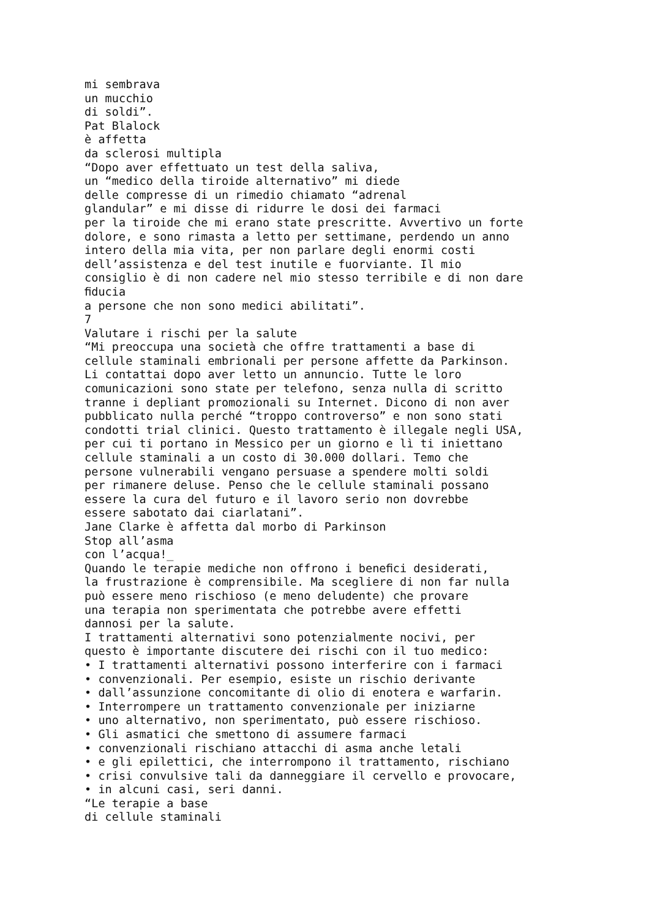mi sembrava un mucchio di soldi”. Pat Blalock è affetta da sclerosi multipla “Dopo aver effettuato un test della saliva, un “medico della tiroide alternativo” mi diede delle compresse di un rimedio chiamato “adrenal glandular” e mi disse di ridurre le dosi dei farmaci per la tiroide che mi erano state prescritte. Avvertivo un forte dolore, e sono rimasta a letto per settimane, perdendo un anno intero della mia vita, per non parlare degli enormi costi dell’assistenza e del test inutile e fuorviante. Il mio consiglio è di non cadere nel mio stesso terribile e di non dare ﬁducia a persone che non sono medici abilitati”. 7 Valutare i rischi per la salute “Mi preoccupa una società che offre trattamenti a base di cellule staminali embrionali per persone affette da Parkinson. Li contattai dopo aver letto un annuncio. Tutte le loro comunicazioni sono state per telefono, senza nulla di scritto tranne i depliant promozionali su Internet. Dicono di non aver pubblicato nulla perché “troppo controverso” e non sono stati condotti trial clinici. Questo trattamento è illegale negli USA, per cui ti portano in Messico per un giorno e lì ti iniettano cellule staminali a un costo di 30.000 dollari. Temo che persone vulnerabili vengano persuase a spendere molti soldi per rimanere deluse. Penso che le cellule staminali possano essere la cura del futuro e il lavoro serio non dovrebbe essere sabotato dai ciarlatani”. Jane Clarke è affetta dal morbo di Parkinson Stop all’asma con l’acqua!_ Quando le terapie mediche non offrono i beneﬁci desiderati, la frustrazione è comprensibile. Ma scegliere di non far nulla può essere meno rischioso (e meno deludente) che provare una terapia non sperimentata che potrebbe avere effetti dannosi per la salute. I trattamenti alternativi sono potenzialmente nocivi, per questo è importante discutere dei rischi con il tuo medico: • I trattamenti alternativi possono interferire con i farmaci • convenzionali. Per esempio, esiste un rischio derivante • dall’assunzione concomitante di olio di enotera e warfarin. • Interrompere un trattamento convenzionale per iniziarne • uno alternativo, non sperimentato, può essere rischioso. • Gli asmatici che smettono di assumere farmaci • convenzionali rischiano attacchi di asma anche letali • e gli epilettici, che interrompono il trattamento, rischiano • crisi convulsive tali da danneggiare il cervello e provocare, • in alcuni casi, seri danni. “Le terapie a base di cellule staminali